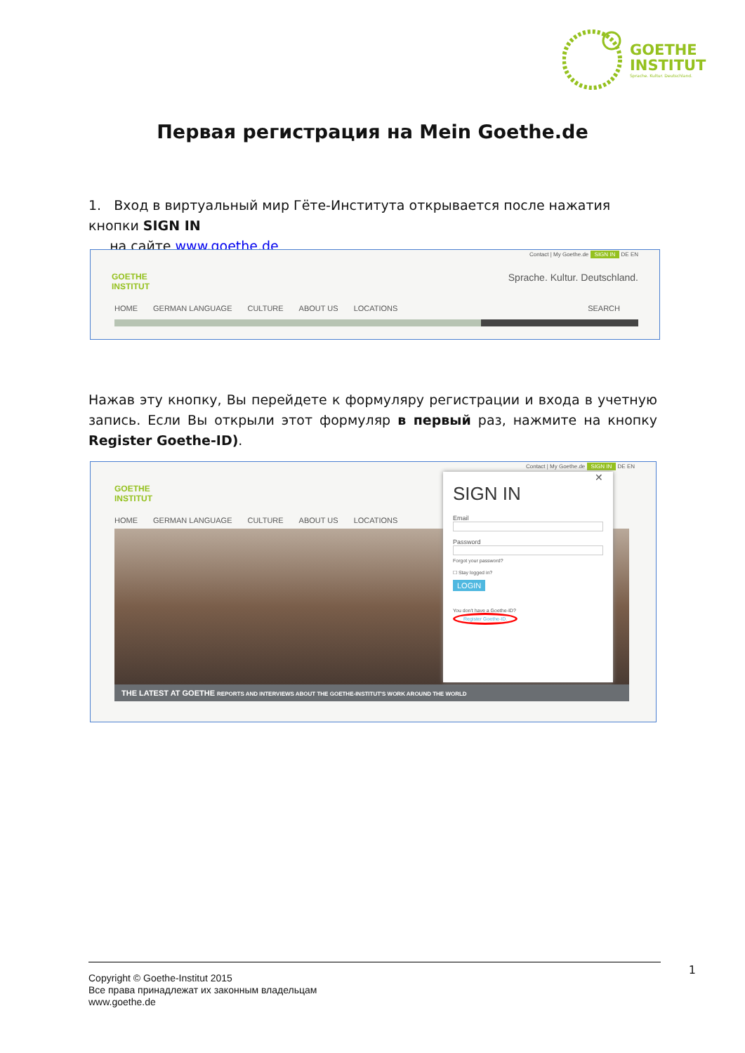GOETHE
INSTITUT
Sprache. Kultur. Deutschland.
Первая регистрация на Mein Goethe.de
1. Вход в виртуальный мир Гёте-Института открывается после нажатия кнопки SIGN IN
на сайте www.goethe.de
Contact | My Goethe.de SIGN IN DE EN
GOETHE
INSTITUT Sprache. Kultur. Deutschland.
HOME GERMAN LANGUAGE CULTURE ABOUT US LOCATIONS SEARCH
Нажав эту кнопку, Вы перейдете к формуляру регистрации и входа в учетную запись. Если Вы открыли этот формуляр в первый раз, нажмите на кнопку Register Goethe-ID).
Contact | My Goethe.de SIGN IN DE EN
GOETHE
INSTITUT
HOME GERMAN LANGUAGE CULTURE ABOUT US LOCATIONS
THE LATEST AT GOETHE REPORTS AND INTERVIEWS ABOUT THE GOETHE-INSTITUT'S WORK AROUND THE WORLD
✕
SIGN IN
Email
Password
Forgot your password?
☐ Stay logged in?
LOGIN
You don't have a Goethe-ID?
Register Goethe-ID.
Copyright © Goethe-Institut 2015
Все права принадлежат их законным владельцам
www.goethe.de
1